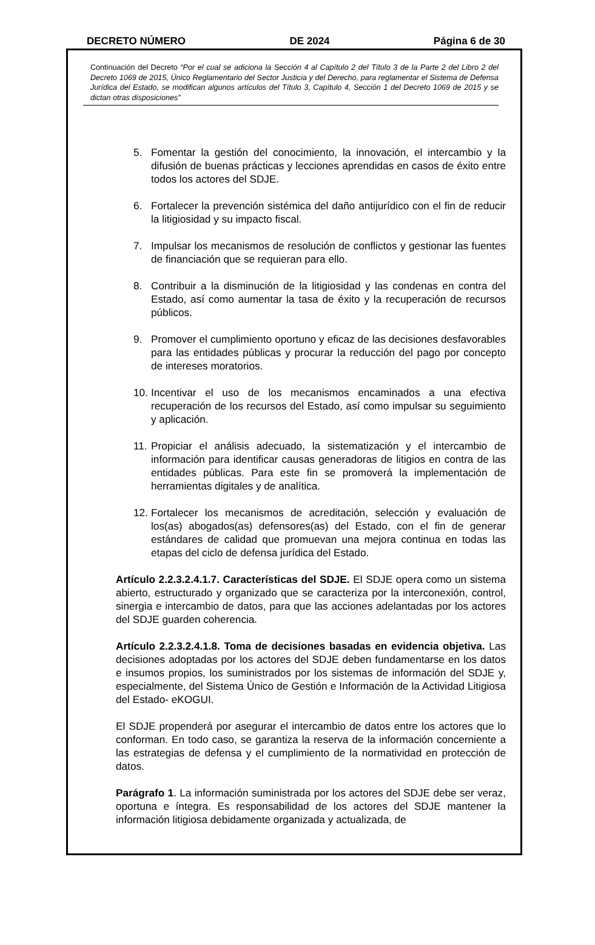DECRETO NÚMERO DE 2024 Página 6 de 30
Continuación del Decreto “Por el cual se adiciona la Sección 4 al Capítulo 2 del Título 3 de la Parte 2 del Libro 2 del Decreto 1069 de 2015, Único Reglamentario del Sector Justicia y del Derecho, para reglamentar el Sistema de Defensa Jurídica del Estado, se modifican algunos artículos del Título 3, Capítulo 4, Sección 1 del Decreto 1069 de 2015 y se dictan otras disposiciones”
5. Fomentar la gestión del conocimiento, la innovación, el intercambio y la difusión de buenas prácticas y lecciones aprendidas en casos de éxito entre todos los actores del SDJE.
6. Fortalecer la prevención sistémica del daño antijurídico con el fin de reducir la litigiosidad y su impacto fiscal.
7. Impulsar los mecanismos de resolución de conflictos y gestionar las fuentes de financiación que se requieran para ello.
8. Contribuir a la disminución de la litigiosidad y las condenas en contra del Estado, así como aumentar la tasa de éxito y la recuperación de recursos públicos.
9. Promover el cumplimiento oportuno y eficaz de las decisiones desfavorables para las entidades públicas y procurar la reducción del pago por concepto de intereses moratorios.
10. Incentivar el uso de los mecanismos encaminados a una efectiva recuperación de los recursos del Estado, así como impulsar su seguimiento y aplicación.
11. Propiciar el análisis adecuado, la sistematización y el intercambio de información para identificar causas generadoras de litigios en contra de las entidades públicas. Para este fin se promoverá la implementación de herramientas digitales y de analítica.
12. Fortalecer los mecanismos de acreditación, selección y evaluación de los(as) abogados(as) defensores(as) del Estado, con el fin de generar estándares de calidad que promuevan una mejora continua en todas las etapas del ciclo de defensa jurídica del Estado.
Artículo 2.2.3.2.4.1.7. Características del SDJE. El SDJE opera como un sistema abierto, estructurado y organizado que se caracteriza por la interconexión, control, sinergia e intercambio de datos, para que las acciones adelantadas por los actores del SDJE guarden coherencia.
Artículo 2.2.3.2.4.1.8. Toma de decisiones basadas en evidencia objetiva. Las decisiones adoptadas por los actores del SDJE deben fundamentarse en los datos e insumos propios, los suministrados por los sistemas de información del SDJE y, especialmente, del Sistema Único de Gestión e Información de la Actividad Litigiosa del Estado- eKOGUI.
El SDJE propenderá por asegurar el intercambio de datos entre los actores que lo conforman. En todo caso, se garantiza la reserva de la información concerniente a las estrategias de defensa y el cumplimiento de la normatividad en protección de datos.
Parágrafo 1. La información suministrada por los actores del SDJE debe ser veraz, oportuna e íntegra. Es responsabilidad de los actores del SDJE mantener la información litigiosa debidamente organizada y actualizada, de